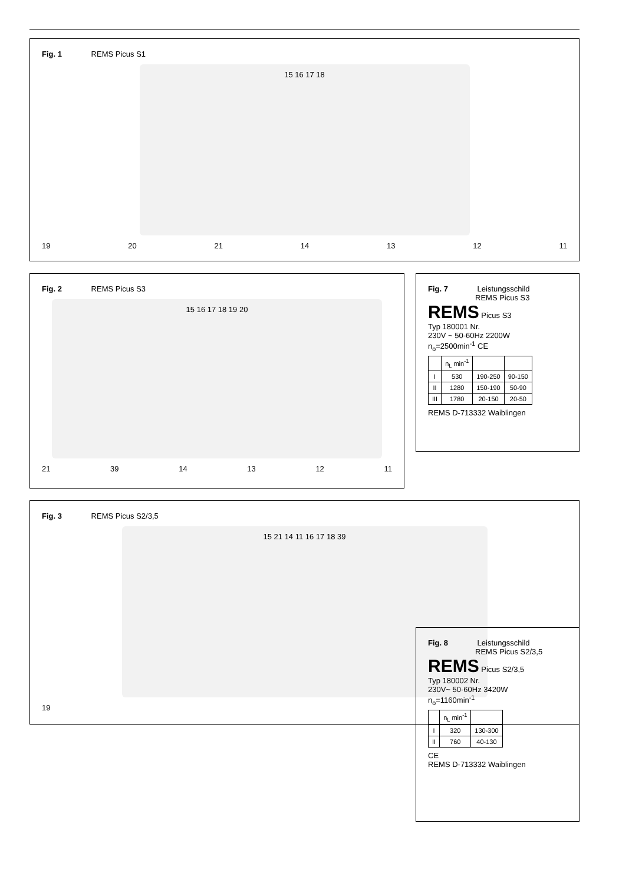Fig. 1 REMS Picus S1
15 16 17 18
19 20 21 14 13 12 11
Fig. 2 REMS Picus S3
15 16 17 18 19 20
21 39 14 13 12 11
Fig. 7 Leistungsschild
REMS Picus S3
REMS Picus S3
Typ 180001 Nr.
230V ~ 50-60Hz 2200W
n<sub>o</sub>=2500min<sup>-1</sup> CE
| | n<sub>L</sub> min<sup>-1</sup> | | |
| --- | --- | --- | --- |
| I | 530 | 190-250 | 90-150 |
| II | 1280 | 150-190 | 50-90 |
| III | 1780 | 20-150 | 20-50 |
REMS D-713332 Waiblingen
Fig. 3 REMS Picus S2/3,5
15 21 14 11 16 17 18 39
19
Fig. 8 Leistungsschild
REMS Picus S2/3,5
REMS Picus S2/3,5
Typ 180002 Nr.
230V~ 50-60Hz 3420W
n<sub>o</sub>=1160min<sup>-1</sup>
| | n<sub>L</sub> min<sup>-1</sup> | |
| --- | --- | --- |
| I | 320 | 130-300 |
| II | 760 | 40-130 |
CE
REMS D-713332 Waiblingen